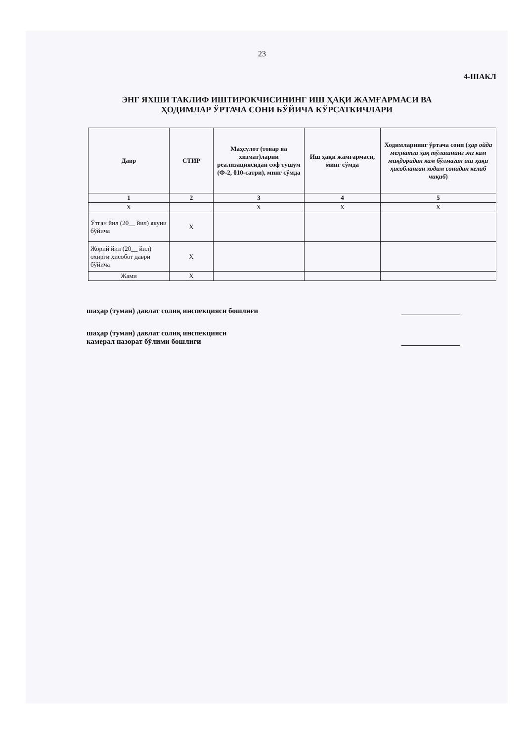23
4-ШАКЛ
ЭНГ ЯХШИ ТАКЛИФ ИШТИРОКЧИСИНИНГ ИШ ҲАҚИ ЖАМҒАРМАСИ ВА
ҲОДИМЛАР ЎРТАЧА СОНИ БЎЙИЧА КЎРСАТКИЧЛАРИ
| Давр | СТИР | Маҳсулот (товар ва хизмат)ларни реализациясидан соф тушум (Ф-2, 010-сатри), минг сўмда | Иш ҳақи жамғармаси, минг сўмда | Ходимларнинг ўртача сони ( ҳар ойда меҳнатга ҳақ тўлашнинг энг кам миқдоридан кам бўлмаган иш ҳақи ҳисобланган ходим сонидан келиб чиқиб ) |
| --- | --- | --- | --- | --- |
| 1 | 2 | 3 | 4 | 5 |
| Х | | Х | Х | Х |
| Ўтган йил (20__ йил) якуни бўйича | Х | | | |
| Жорий йил (20__ йил) охирги ҳисобот даври бўйича | Х | | | |
| Жами | Х | | | |
шаҳар (туман) давлат солиқ инспекцияси бошлиғи
шаҳар (туман) давлат солиқ инспекцияси
камерал назорат бўлими бошлиғи